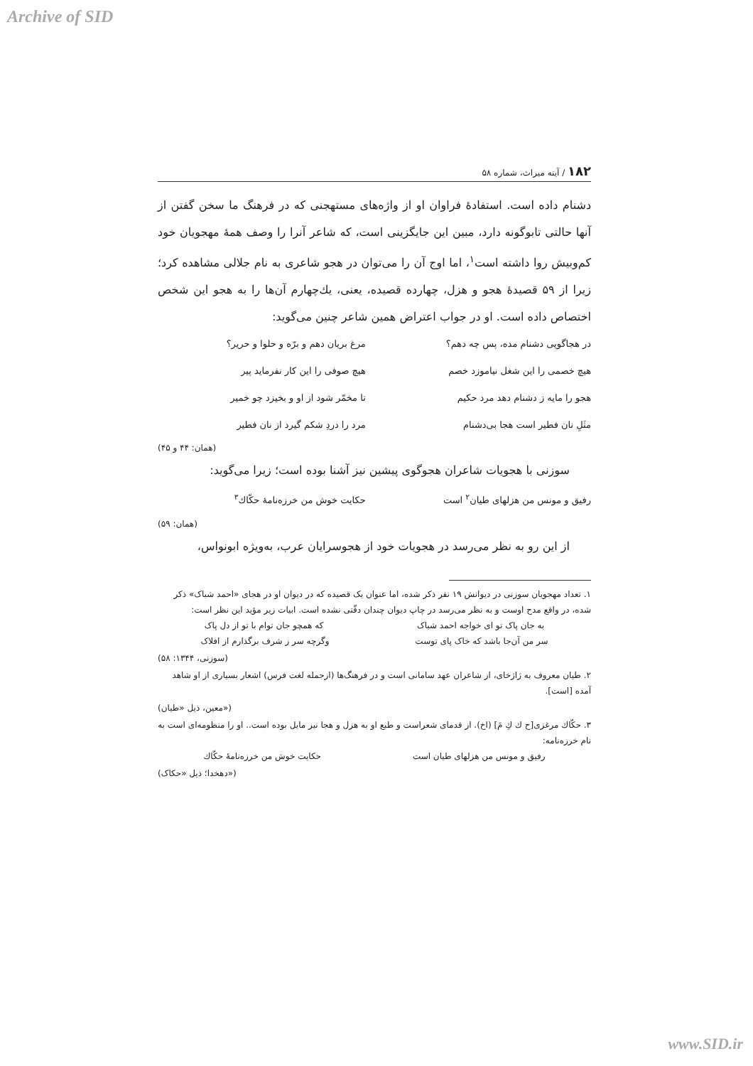Archive of SID
۱۸۲ / آینه میراث، شماره ۵۸
دشنام داده است. استفادهٔ فراوان او از واژه‌های مستهجنی که در فرهنگ ما سخن گفتن از آنها حالتی تابوگونه دارد، مبین این جایگزینی است، که شاعر آنرا را وصف همهٔ مهجویان خود کم‌وبیش روا داشته است<sup>۱</sup>، اما اوج آن را می‌توان در هجو شاعری به نام جلالی مشاهده کرد؛ زیرا از ۵۹ قصیدهٔ هجو و هزل، چهارده قصیده، یعنی، یك‌چهارم آن‌ها را به هجو این شخص اختصاص داده است. او در جواب اعتراض همین شاعر چنین می‌گوید:
در هجاگویی دشنام مده، پس چه دهم؟ مرغ بریان دهم و برّه و حلوا و حریر؟
هیچ خصمی را این شغل نیاموزد خصم هیچ صوفی را این کار نفرماید پیر
هجو را مایه ز دشنام دهد مرد حکیم تا مخمّر شود از او و بخیزد چو خمیر
مثَلِ نان فطیر است هجا بی‌دشنام مرد را دردِ شکم گیرد از نان فطیر
(همان: ۴۴ و ۴۵)
سوزنی با هجویات شاعران هجوگوی پیشین نیز آشنا بوده است؛ زیرا می‌گوید:
رفیق و مونس من هزلهای طیان<sup>۲</sup> است حکایت خوش من خرزه‌نامهٔ حکّاك<sup>۳</sup>
(همان: ۵۹)
از این رو به نظر می‌رسد در هجویات خود از هجوسرایان عرب، به‌ویژه ابونواس،
۱. تعداد مهجویان سوزنی در دیوانش ۱۹ نفر ذکر شده، اما عنوان یک قصیده که در دیوان او در هجای «احمد شباک» ذکر شده، در واقع مدح اوست و به نظر می‌رسد در چاپ دیوان چندان دقّتی نشده است. ابیات زیر مؤید این نظر است:
به جان پاک تو ای خواجه احمد شباک که همچو جان توام با تو از دل پاک
سر من آن‌جا باشد که خاک پای توست وگرچه سر ز شرف برگذارم از افلاک
(سوزنی، ۱۳۴۴: ۵۸)
۲. طیان معروف به ژاژخای، از شاعران عهد سامانی است و در فرهنگ‌ها (ازجمله لغت فرس) اشعار بسیاری از او شاهد آمده [است].
(معین، ذیل «طیان»)
۳. حکّاك مرغزی[ح ك كِ مَ] (اخ). از قدمای شعراست و طبع او به هزل و هجا نیز مایل بوده است.. او را منظومه‌ای است به نام خرزه‌نامه:
رفیق و مونس من هزلهای طیان است حکایت خوش من خرزه‌نامهٔ حکّاك
(دهخدا؛ ذیل «حکاک»)
www.SID.ir